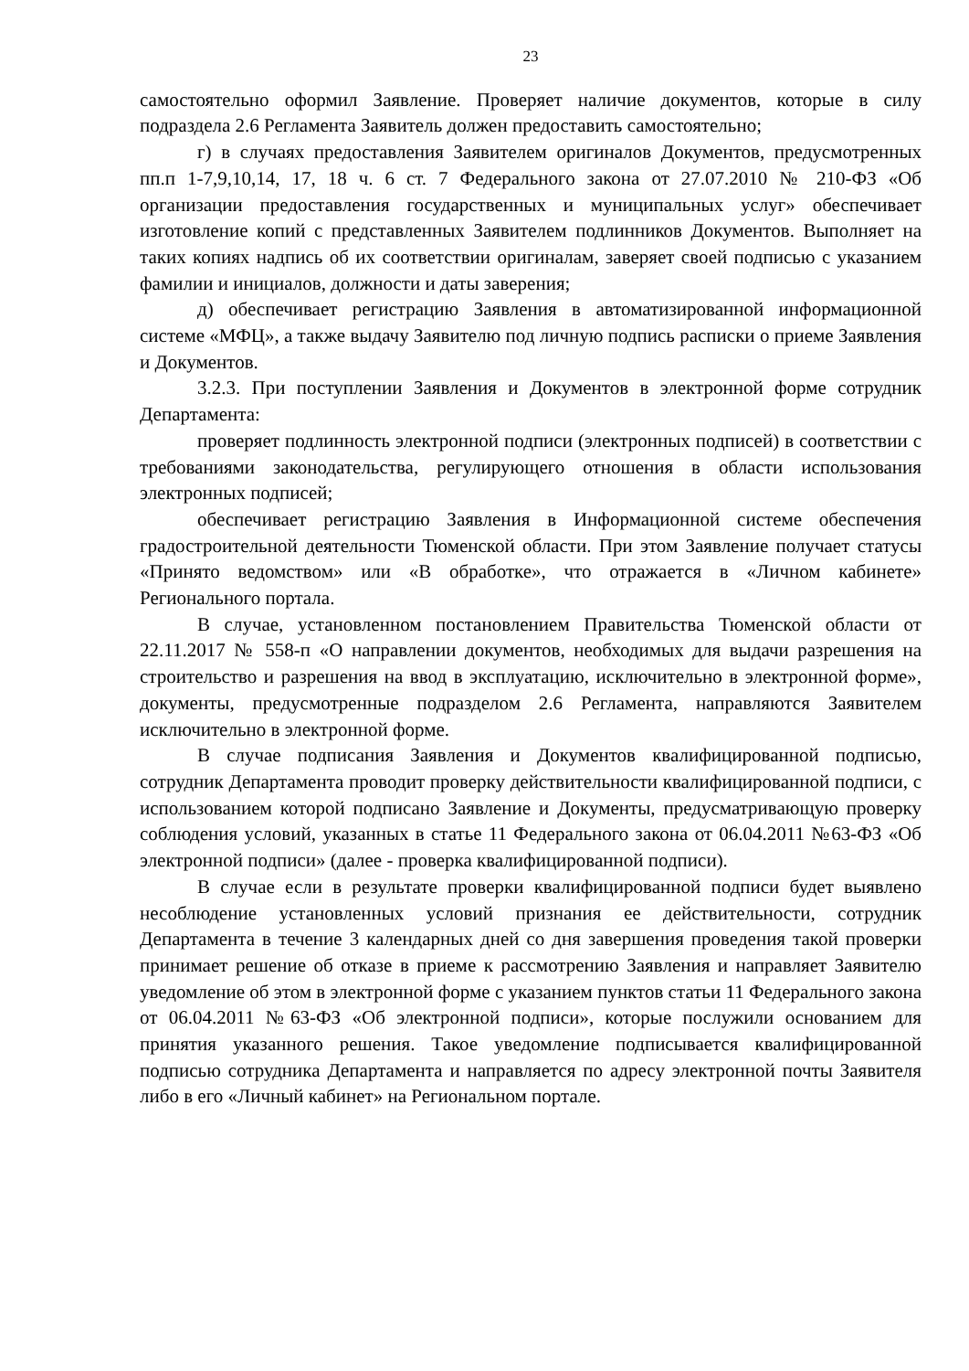23
самостоятельно оформил Заявление. Проверяет наличие документов, которые в силу подраздела 2.6 Регламента Заявитель должен предоставить самостоятельно;
г) в случаях предоставления Заявителем оригиналов Документов, предусмотренных пп.п 1-7,9,10,14, 17, 18 ч. 6 ст. 7 Федерального закона от 27.07.2010 № 210-ФЗ «Об организации предоставления государственных и муниципальных услуг» обеспечивает изготовление копий с представленных Заявителем подлинников Документов. Выполняет на таких копиях надпись об их соответствии оригиналам, заверяет своей подписью с указанием фамилии и инициалов, должности и даты заверения;
д) обеспечивает регистрацию Заявления в автоматизированной информационной системе «МФЦ», а также выдачу Заявителю под личную подпись расписки о приеме Заявления и Документов.
3.2.3. При поступлении Заявления и Документов в электронной форме сотрудник Департамента:
проверяет подлинность электронной подписи (электронных подписей) в соответствии с требованиями законодательства, регулирующего отношения в области использования электронных подписей;
обеспечивает регистрацию Заявления в Информационной системе обеспечения градостроительной деятельности Тюменской области. При этом Заявление получает статусы «Принято ведомством» или «В обработке», что отражается в «Личном кабинете» Регионального портала.
В случае, установленном постановлением Правительства Тюменской области от 22.11.2017 № 558-п «О направлении документов, необходимых для выдачи разрешения на строительство и разрешения на ввод в эксплуатацию, исключительно в электронной форме», документы, предусмотренные подразделом 2.6 Регламента, направляются Заявителем исключительно в электронной форме.
В случае подписания Заявления и Документов квалифицированной подписью, сотрудник Департамента проводит проверку действительности квалифицированной подписи, с использованием которой подписано Заявление и Документы, предусматривающую проверку соблюдения условий, указанных в статье 11 Федерального закона от 06.04.2011 №63-ФЗ «Об электронной подписи» (далее - проверка квалифицированной подписи).
В случае если в результате проверки квалифицированной подписи будет выявлено несоблюдение установленных условий признания ее действительности, сотрудник Департамента в течение 3 календарных дней со дня завершения проведения такой проверки принимает решение об отказе в приеме к рассмотрению Заявления и направляет Заявителю уведомление об этом в электронной форме с указанием пунктов статьи 11 Федерального закона от 06.04.2011 №63-ФЗ «Об электронной подписи», которые послужили основанием для принятия указанного решения. Такое уведомление подписывается квалифицированной подписью сотрудника Департамента и направляется по адресу электронной почты Заявителя либо в его «Личный кабинет» на Региональном портале.